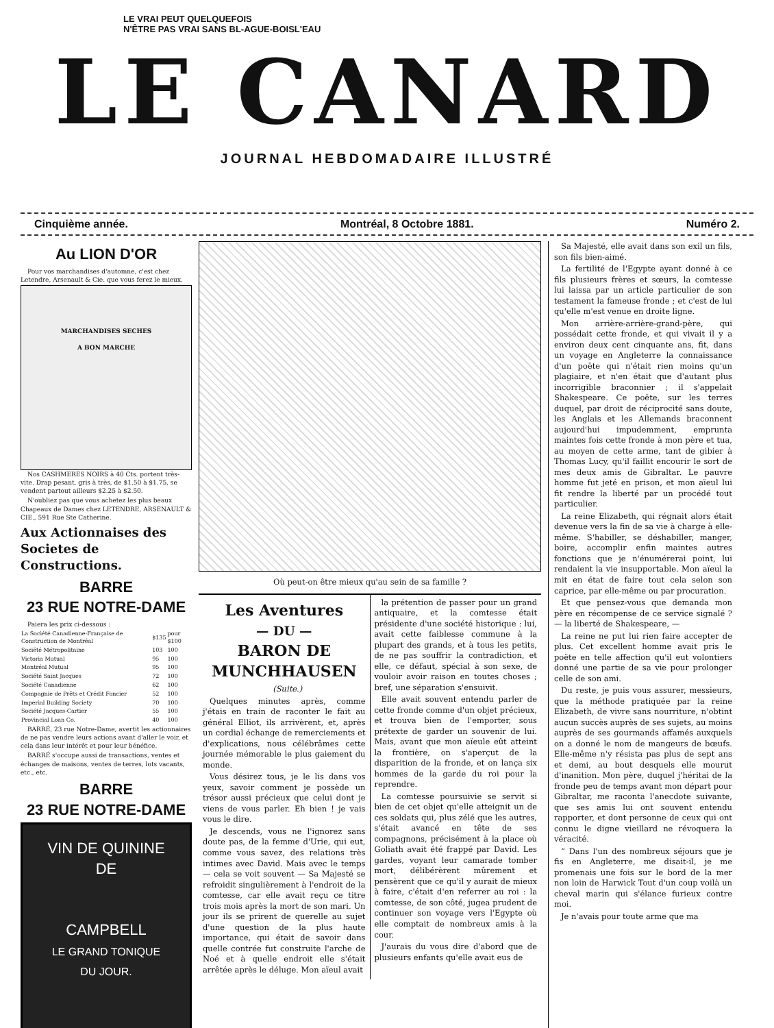LE VRAI PEUT QUELQUEFOIS
N'ÊTRE PAS VRAI SANS BL-AGUE-BOISL'EAU
LE CANARD
JOURNAL HEBDOMADAIRE ILLUSTRÉ
Cinquième année. Montréal, 8 Octobre 1881. Numéro 2.
Au LION D'OR
Pour vos marchandises d'automne, c'est chez Letendre, Arsenault & Cie. que vous ferez le mieux.
MARCHANDISES SECHES
A BON MARCHE
Nos CASHMERES NOIRS à 40 Cts. portent très-vite. Drap pesant, gris à très, de $1.50 à $1.75, se vendent partout ailleurs $2.25 à $2.50.
N'oubliez pas que vous achetez les plus beaux Chapeaux de Dames chez LETENDRE, ARSENAULT & CIE., 591 Rue Ste Catherine.
Aux Actionnaises des Societes de Constructions.
BARRE
23 RUE NOTRE-DAME
Paiera les prix ci-dessous :
| La Société Canadienne-Française de Construction de Montréal | $135 | pour $100 |
| Société Métropolitaine | 103 | 100 |
| Victoria Mutual | 95 | 100 |
| Montréal Mutual | 95 | 100 |
| Société Saint Jacques | 72 | 100 |
| Société Canadienne | 62 | 100 |
| Compagnie de Prêts et Crédit Foncier | 52 | 100 |
| Imperial Building Society | 70 | 100 |
| Société Jacques-Cartier | 55 | 100 |
| Provincial Loan Co. | 40 | 100 |
BARRÉ, 23 rue Notre-Dame, avertit les actionnaires de ne pas vendre leurs actions avant d'aller le voir, et cela dans leur intérêt et pour leur bénéfice.
BARRÉ s'occupe aussi de transactions, ventes et échanges de maisons, ventes de terres, lots vacants, etc., etc.
BARRE
23 RUE NOTRE-DAME
VIN DE QUININE
DE
CAMPBELL
LE GRAND TONIQUE
DU JOUR.
Où peut-on être mieux qu'au sein de sa famille ?
Les Aventures
— DU —
BARON DE MUNCHHAUSEN
(Suite.)
Quelques minutes après, comme j'étais en train de raconter le fait au général Elliot, ils arrivèrent, et, après un cordial échange de remerciements et d'explications, nous célébrâmes cette journée mémorable le plus gaiement du monde.
Vous désirez tous, je le lis dans vos yeux, savoir comment je possède un trésor aussi précieux que celui dont je viens de vous parler. Eh bien ! je vais vous le dire.
Je descends, vous ne l'ignorez sans doute pas, de la femme d'Urie, qui eut, comme vous savez, des relations très intimes avec David. Mais avec le temps — cela se voit souvent — Sa Majesté se refroidit singulièrement à l'endroit de la comtesse, car elle avait reçu ce titre trois mois après la mort de son mari. Un jour ils se prirent de querelle au sujet d'une question de la plus haute importance, qui était de savoir dans quelle contrée fut construite l'arche de Noé et à quelle endroit elle s'était arrêtée après le déluge. Mon aïeul avait
la prétention de passer pour un grand antiquaire, et la comtesse était présidente d'une société historique : lui, avait cette faiblesse commune à la plupart des grands, et à tous les petits, de ne pas souffrir la contradiction, et elle, ce défaut, spécial à son sexe, de vouloir avoir raison en toutes choses ; bref, une séparation s'ensuivit.
Elle avait souvent entendu parler de cette fronde comme d'un objet précieux, et trouva bien de l'emporter, sous prétexte de garder un souvenir de lui. Mais, avant que mon aïeule eût atteint la frontière, on s'aperçut de la disparition de la fronde, et on lança six hommes de la garde du roi pour la reprendre.
La comtesse poursuivie se servit si bien de cet objet qu'elle atteignit un de ces soldats qui, plus zélé que les autres, s'était avancé en tête de ses compagnons, précisément à la place où Goliath avait été frappé par David. Les gardes, voyant leur camarade tomber mort, délibérèrent mûrement et pensèrent que ce qu'il y aurait de mieux à faire, c'était d'en referrer au roi : la comtesse, de son côté, jugea prudent de continuer son voyage vers l'Egypte où elle comptait de nombreux amis à la cour.
J'aurais du vous dire d'abord que de plusieurs enfants qu'elle avait eus de
Sa Majesté, elle avait dans son exil un fils, son fils bien-aimé.
La fertilité de l'Egypte ayant donné à ce fils plusieurs frères et sœurs, la comtesse lui laissa par un article particulier de son testament la fameuse fronde ; et c'est de lui qu'elle m'est venue en droite ligne.
Mon arrière-arrière-grand-père, qui possédait cette fronde, et qui vivait il y a environ deux cent cinquante ans, fit, dans un voyage en Angleterre la connaissance d'un poëte qui n'était rien moins qu'un plagiaire, et n'en était que d'autant plus incorrigible braconnier ; il s'appelait Shakespeare. Ce poëte, sur les terres duquel, par droit de réciprocité sans doute, les Anglais et les Allemands braconnent aujourd'hui impudemment, emprunta maintes fois cette fronde à mon père et tua, au moyen de cette arme, tant de gibier à Thomas Lucy, qu'il faillit encourir le sort de mes deux amis de Gibraltar. Le pauvre homme fut jeté en prison, et mon aïeul lui fit rendre la liberté par un procédé tout particulier.
La reine Elizabeth, qui régnait alors était devenue vers la fin de sa vie à charge à elle-même. S'habiller, se déshabiller, manger, boire, accomplir enfin maintes autres fonctions que je n'énumérerai point, lui rendaient la vie insupportable. Mon aïeul la mit en état de faire tout cela selon son caprice, par elle-même ou par procuration.
Et que pensez-vous que demanda mon père en récompense de ce service signalé ? — la liberté de Shakespeare, —
La reine ne put lui rien faire accepter de plus. Cet excellent homme avait pris le poëte en telle affection qu'il eut volontiers donné une partie de sa vie pour prolonger celle de son ami.
Du reste, je puis vous assurer, messieurs, que la méthode pratiquée par la reine Elizabeth, de vivre sans nourriture, n'obtint aucun succès auprès de ses sujets, au moins auprès de ses gourmands affamés auxquels on a donné le nom de mangeurs de bœufs. Elle-même n'y résista pas plus de sept ans et demi, au bout desquels elle mourut d'inanition. Mon père, duquel j'héritai de la fronde peu de temps avant mon départ pour Gibraltar, me raconta l'anecdote suivante, que ses amis lui ont souvent entendu rapporter, et dont personne de ceux qui ont connu le digne vieillard ne révoquera la véracité.
“ Dans l'un des nombreux séjours que je fis en Angleterre, me disait-il, je me promenais une fois sur le bord de la mer non loin de Harwick Tout d'un coup voilà un cheval marin qui s'élance furieux contre moi.
Je n'avais pour toute arme que ma